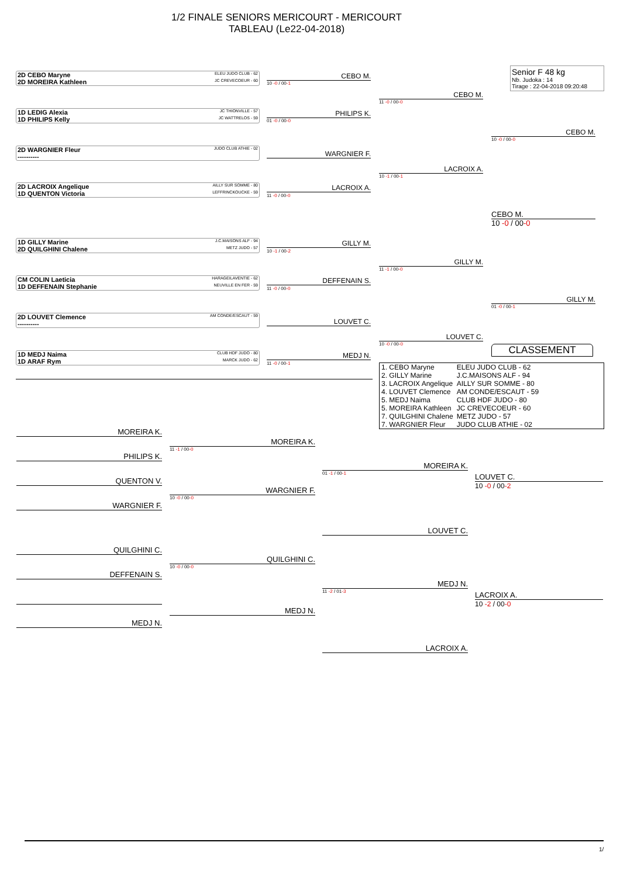1/2 FINALE SENIORS MERICOURT - MERICOURT
TABLEAU (Le22-04-2018)
Senior F 48 kg
Nb. Judoka : 14
Tirage : 22-04-2018 09:20:48
2D CEBO Maryne ELEU JUDO CLUB - 62
2D MOREIRA Kathleen JC CREVECOEUR - 60
1D LEDIG Alexia JC THIONVILLE - 57
1D PHILIPS Kelly JC WATTRELOS - 59
2D WARGNIER Fleur JUDO CLUB ATHIE - 02
----------
2D LACROIX Angelique AILLY SUR SOMME - 80
1D QUENTON Victoria LEFFRINCKOUCKE - 59
1D GILLY Marine J.C.MAISONS ALF - 94
2D QUILGHINI Chalene METZ JUDO - 57
CM COLIN Laeticia HARAGEILAVENTIE - 62
1D DEFFENAIN Stephanie NEUVILLE EN FER - 59
2D LOUVET Clemence AM CONDE/ESCAUT - 59
----------
1D MEDJ Naima CLUB HDF JUDO - 80
1D ARAF Rym MARCK JUDO - 62
CEBO M.
10 -0 / 00-1
PHILIPS K.
01 -0 / 00-0
WARGNIER F.
LACROIX A.
11 -0 / 00-0
GILLY M.
10 -1 / 00-2
DEFFENAIN S.
11 -0 / 00-0
LOUVET C.
MEDJ N.
11 -0 / 00-1
CEBO M.
11 -0 / 00-0
LACROIX A.
10 -1 / 00-1
GILLY M.
11 -1 / 00-0
LOUVET C.
10 -0 / 00-0
CEBO M.
10 -0 / 00-0
CEBO M.
10 -0 / 00-0
GILLY M.
01 -0 / 00-1
CLASSEMENT
| 1. CEBO Maryne | ELEU JUDO CLUB - 62 |
| 2. GILLY Marine | J.C.MAISONS ALF - 94 |
| 3. LACROIX Angelique | AILLY SUR SOMME - 80 |
| 4. LOUVET Clemence | AM CONDE/ESCAUT - 59 |
| 5. MEDJ Naima | CLUB HDF JUDO - 80 |
| 5. MOREIRA Kathleen | JC CREVECOEUR - 60 |
| 7. QUILGHINI Chalene | METZ JUDO - 57 |
| 7. WARGNIER Fleur | JUDO CLUB ATHIE - 02 |
MOREIRA K.
PHILIPS K.
QUENTON V.
WARGNIER F.
QUILGHINI C.
DEFFENAIN S.
MEDJ N.
MOREIRA K.
11 -1 / 00-0
WARGNIER F.
10 -0 / 00-0
QUILGHINI C.
10 -0 / 00-0
MEDJ N.
MOREIRA K.
01 -1 / 00-1
LOUVET C.
MEDJ N.
11 -2 / 01-3
LACROIX A.
LOUVET C.
10 -0 / 00-2
LACROIX A.
10 -2 / 00-0
1/